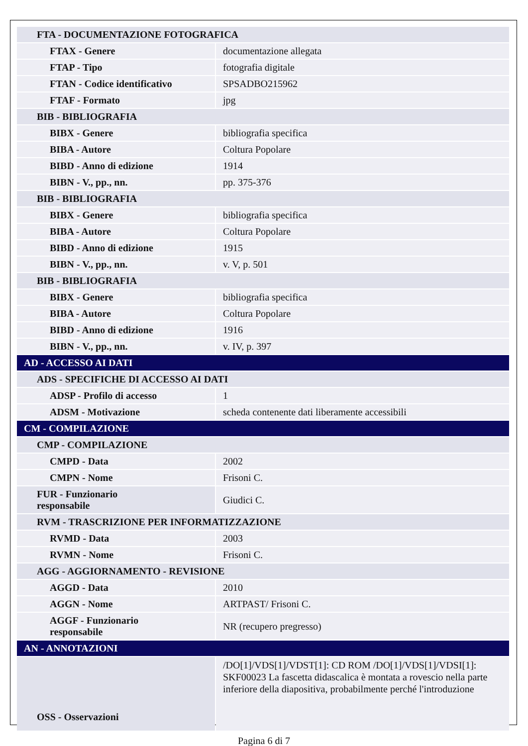| FTA - DOCUMENTAZIONE FOTOGRAFICA | |
| FTAX - Genere | documentazione allegata |
| FTAP - Tipo | fotografia digitale |
| FTAN - Codice identificativo | SPSADBO215962 |
| FTAF - Formato | jpg |
| BIB - BIBLIOGRAFIA | |
| BIBX - Genere | bibliografia specifica |
| BIBA - Autore | Coltura Popolare |
| BIBD - Anno di edizione | 1914 |
| BIBN - V., pp., nn. | pp. 375-376 |
| BIB - BIBLIOGRAFIA | |
| BIBX - Genere | bibliografia specifica |
| BIBA - Autore | Coltura Popolare |
| BIBD - Anno di edizione | 1915 |
| BIBN - V., pp., nn. | v. V, p. 501 |
| BIB - BIBLIOGRAFIA | |
| BIBX - Genere | bibliografia specifica |
| BIBA - Autore | Coltura Popolare |
| BIBD - Anno di edizione | 1916 |
| BIBN - V., pp., nn. | v. IV, p. 397 |
| AD - ACCESSO AI DATI | |
| ADS - SPECIFICHE DI ACCESSO AI DATI | |
| ADSP - Profilo di accesso | 1 |
| ADSM - Motivazione | scheda contenente dati liberamente accessibili |
| CM - COMPILAZIONE | |
| CMP - COMPILAZIONE | |
| CMPD - Data | 2002 |
| CMPN - Nome | Frisoni C. |
| FUR - Funzionario responsabile | Giudici C. |
| RVM - TRASCRIZIONE PER INFORMATIZZAZIONE | |
| RVMD - Data | 2003 |
| RVMN - Nome | Frisoni C. |
| AGG - AGGIORNAMENTO - REVISIONE | |
| AGGD - Data | 2010 |
| AGGN - Nome | ARTPAST/ Frisoni C. |
| AGGF - Funzionario responsabile | NR (recupero pregresso) |
| AN - ANNOTAZIONI | |
| OSS - Osservazioni | /DO[1]/VDS[1]/VDST[1]: CD ROM /DO[1]/VDS[1]/VDSI[1]: SKF00023 La fascetta didascalica è montata a rovescio nella parte inferiore della diapositiva, probabilmente perché l'introduzione |
Pagina 6 di 7